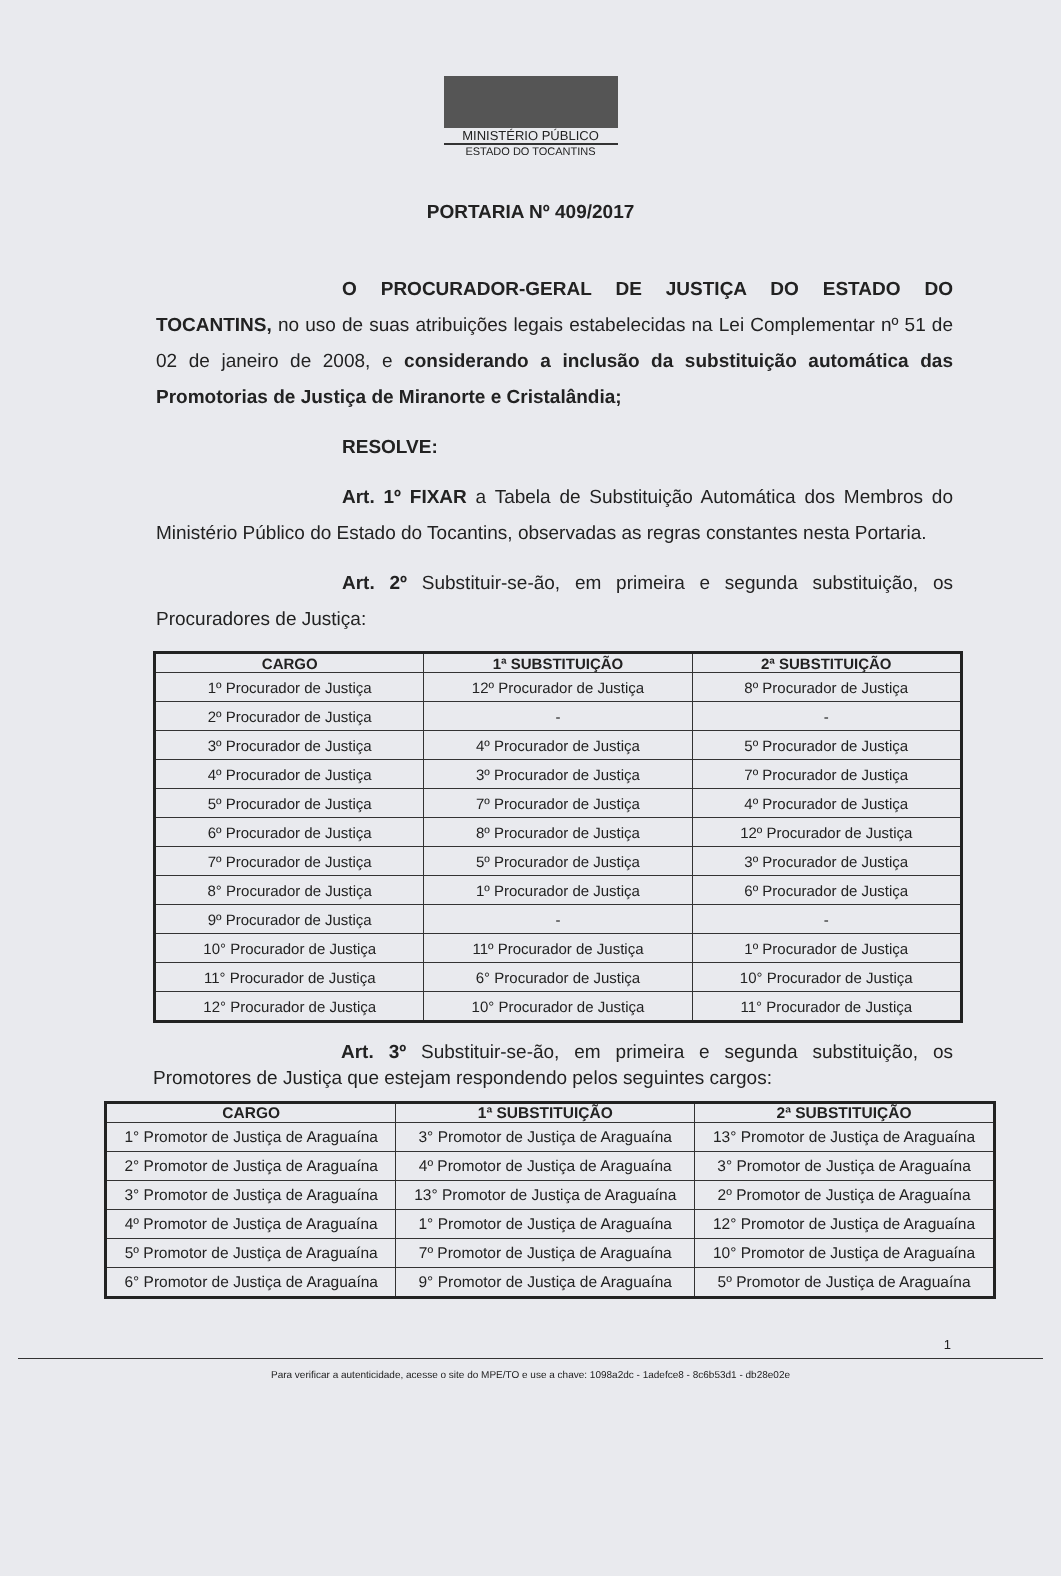MINISTÉRIO PÚBLICO
ESTADO DO TOCANTINS
PORTARIA Nº 409/2017
O PROCURADOR-GERAL DE JUSTIÇA DO ESTADO DO TOCANTINS, no uso de suas atribuições legais estabelecidas na Lei Complementar nº 51 de 02 de janeiro de 2008, e considerando a inclusão da substituição automática das Promotorias de Justiça de Miranorte e Cristalândia;
RESOLVE:
Art. 1º FIXAR a Tabela de Substituição Automática dos Membros do Ministério Público do Estado do Tocantins, observadas as regras constantes nesta Portaria.
Art. 2º Substituir-se-ão, em primeira e segunda substituição, os Procuradores de Justiça:
| CARGO | 1ª SUBSTITUIÇÃO | 2ª SUBSTITUIÇÃO |
| --- | --- | --- |
| 1º Procurador de Justiça | 12º Procurador de Justiça | 8º Procurador de Justiça |
| 2º Procurador de Justiça | - | - |
| 3º Procurador de Justiça | 4º Procurador de Justiça | 5º Procurador de Justiça |
| 4º Procurador de Justiça | 3º Procurador de Justiça | 7º Procurador de Justiça |
| 5º Procurador de Justiça | 7º Procurador de Justiça | 4º Procurador de Justiça |
| 6º Procurador de Justiça | 8º Procurador de Justiça | 12º Procurador de Justiça |
| 7º Procurador de Justiça | 5º Procurador de Justiça | 3º Procurador de Justiça |
| 8° Procurador de Justiça | 1º Procurador de Justiça | 6º Procurador de Justiça |
| 9º Procurador de Justiça | - | - |
| 10° Procurador de Justiça | 11º Procurador de Justiça | 1º Procurador de Justiça |
| 11° Procurador de Justiça | 6° Procurador de Justiça | 10° Procurador de Justiça |
| 12° Procurador de Justiça | 10° Procurador de Justiça | 11° Procurador de Justiça |
Art. 3º Substituir-se-ão, em primeira e segunda substituição, os Promotores de Justiça que estejam respondendo pelos seguintes cargos:
| CARGO | 1ª SUBSTITUIÇÃO | 2ª SUBSTITUIÇÃO |
| --- | --- | --- |
| 1° Promotor de Justiça de Araguaína | 3° Promotor de Justiça de Araguaína | 13° Promotor de Justiça de Araguaína |
| 2° Promotor de Justiça de Araguaína | 4º Promotor de Justiça de Araguaína | 3° Promotor de Justiça de Araguaína |
| 3° Promotor de Justiça de Araguaína | 13° Promotor de Justiça de Araguaína | 2º Promotor de Justiça de Araguaína |
| 4º Promotor de Justiça de Araguaína | 1° Promotor de Justiça de Araguaína | 12° Promotor de Justiça de Araguaína |
| 5º Promotor de Justiça de Araguaína | 7º Promotor de Justiça de Araguaína | 10° Promotor de Justiça de Araguaína |
| 6° Promotor de Justiça de Araguaína | 9° Promotor de Justiça de Araguaína | 5º Promotor de Justiça de Araguaína |
1
Para verificar a autenticidade, acesse o site do MPE/TO e use a chave: 1098a2dc - 1adefce8 - 8c6b53d1 - db28e02e